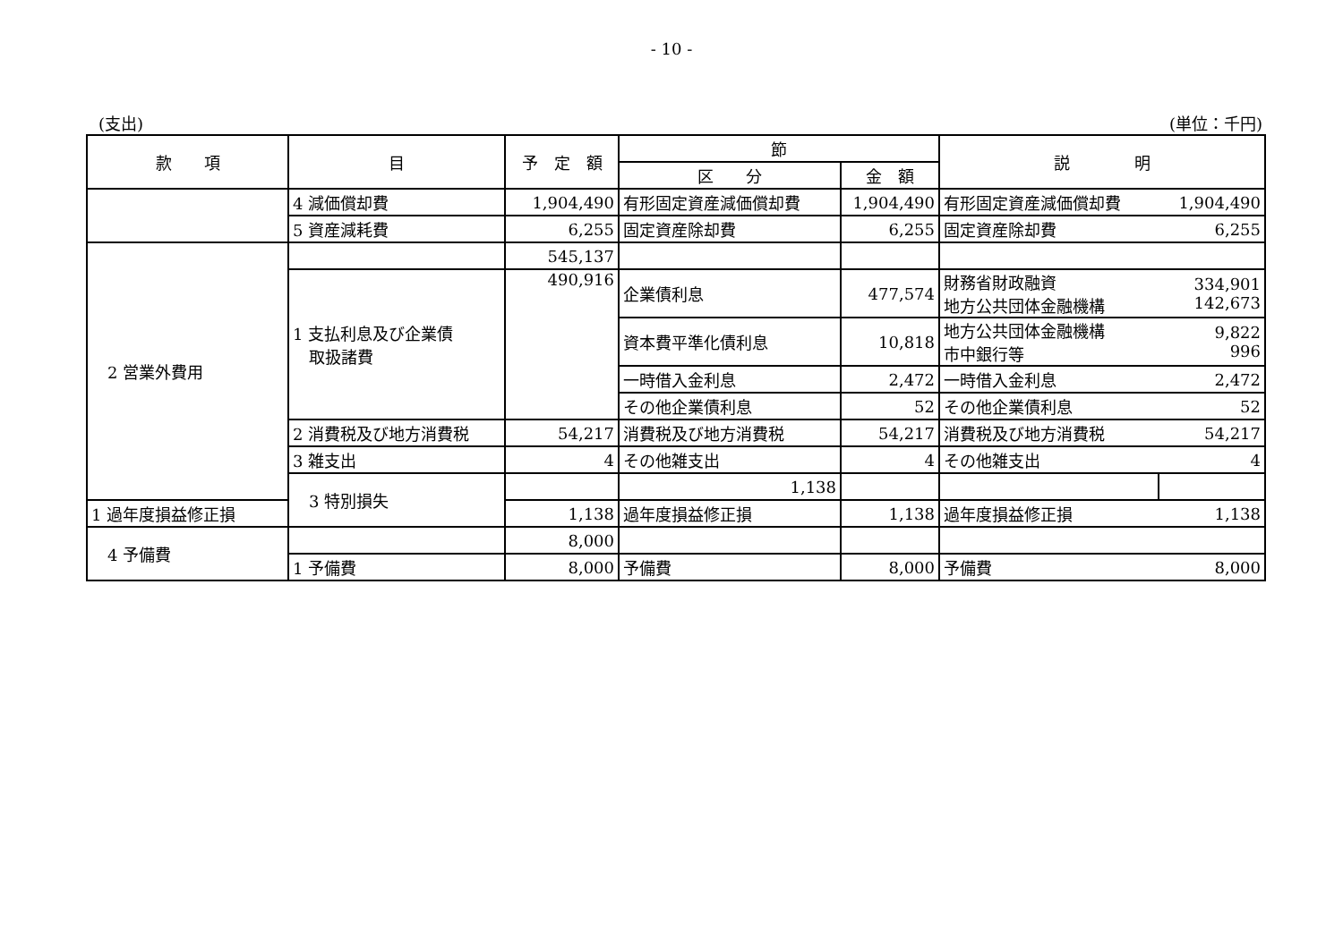- 10 -
(支出) (単位：千円)
| 款 項 | 目 | 予 定 額 | 節 | | 説 明 | |
| --- | --- | --- | --- | --- | --- | --- |
| | | | 区 分 | 金 額 | | |
| | 4 減価償却費 | 1,904,490 | 有形固定資産減価償却費 | 1,904,490 | 有形固定資産減価償却費 | 1,904,490 |
| | 5 資産減耗費 | 6,255 | 固定資産除却費 | 6,255 | 固定資産除却費 | 6,255 |
| 2 営業外費用 | | 545,137 | | | | |
| | 1 支払利息及び企業債 取扱諸費 | 490,916 | 企業債利息 | 477,574 | 財務省財政融資 地方公共団体金融機構 | 334,901 142,673 |
| | | | 資本費平準化債利息 | 10,818 | 地方公共団体金融機構 市中銀行等 | 9,822 996 |
| | | | 一時借入金利息 | 2,472 | 一時借入金利息 | 2,472 |
| | | | その他企業債利息 | 52 | その他企業債利息 | 52 |
| | 2 消費税及び地方消費税 | 54,217 | 消費税及び地方消費税 | 54,217 | 消費税及び地方消費税 | 54,217 |
| | 3 雑支出 | 4 | その他雑支出 | 4 | その他雑支出 | 4 |
| | 3 特別損失 | | 1,138 | | | |
| 1 過年度損益修正損 | | 1,138 | 過年度損益修正損 | 1,138 | 過年度損益修正損 | 1,138 |
| 4 予備費 | | 8,000 | | | | |
| | 1 予備費 | 8,000 | 予備費 | 8,000 | 予備費 | 8,000 |